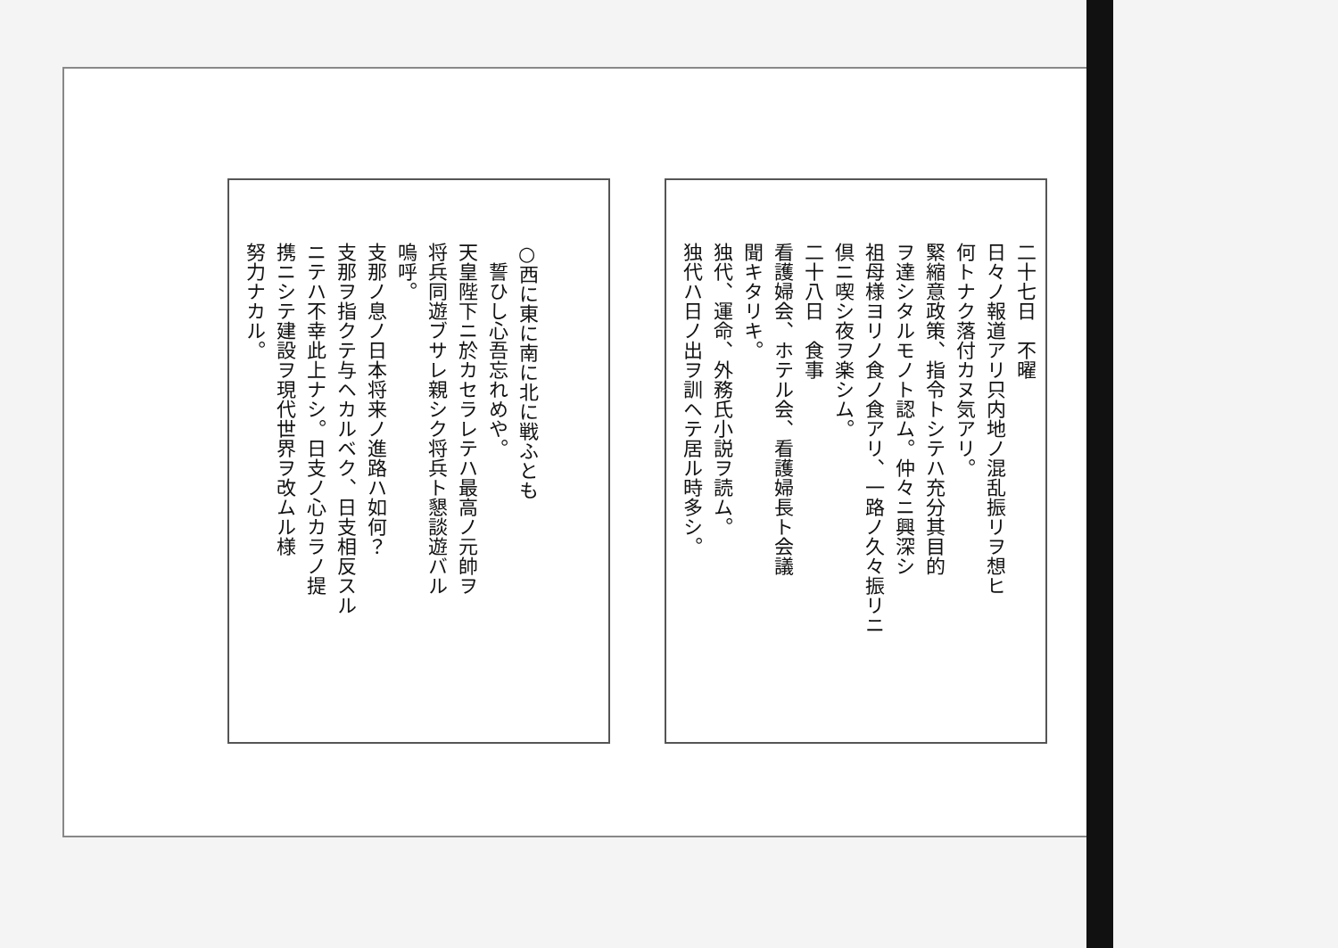二十七日　不曜
日々ノ報道アリ只内地ノ混乱振リヲ想ヒ
何トナク落付カヌ気アリ。
緊縮意政策、指令トシテハ充分其目的
ヲ達シタルモノト認ム。仲々ニ興深シ
祖母様ヨリノ食ノ食アリ、一路ノ久々振リニ
倶ニ喫シ夜ヲ楽シム。
二十八日　食事
看護婦会、ホテル会、看護婦長ト会議
聞キタリキ。
独代、運命、外務氏小説ヲ読ム。
独代ハ日ノ出ヲ訓ヘテ居ル時多シ。
○西に東に南に北に戦ふとも
　誓ひし心吾忘れめや。
天皇陛下ニ於カセラレテハ最高ノ元帥ヲ
将兵同遊ブサレ親シク将兵ト懇談遊バル
嗚呼。
支那ノ息ノ日本将来ノ進路ハ如何？
支那ヲ指クテ与ヘカルベク、日支相反スル
ニテハ不幸此上ナシ。日支ノ心カラノ提
携ニシテ建設ヲ現代世界ヲ改ムル様
努力ナカル。